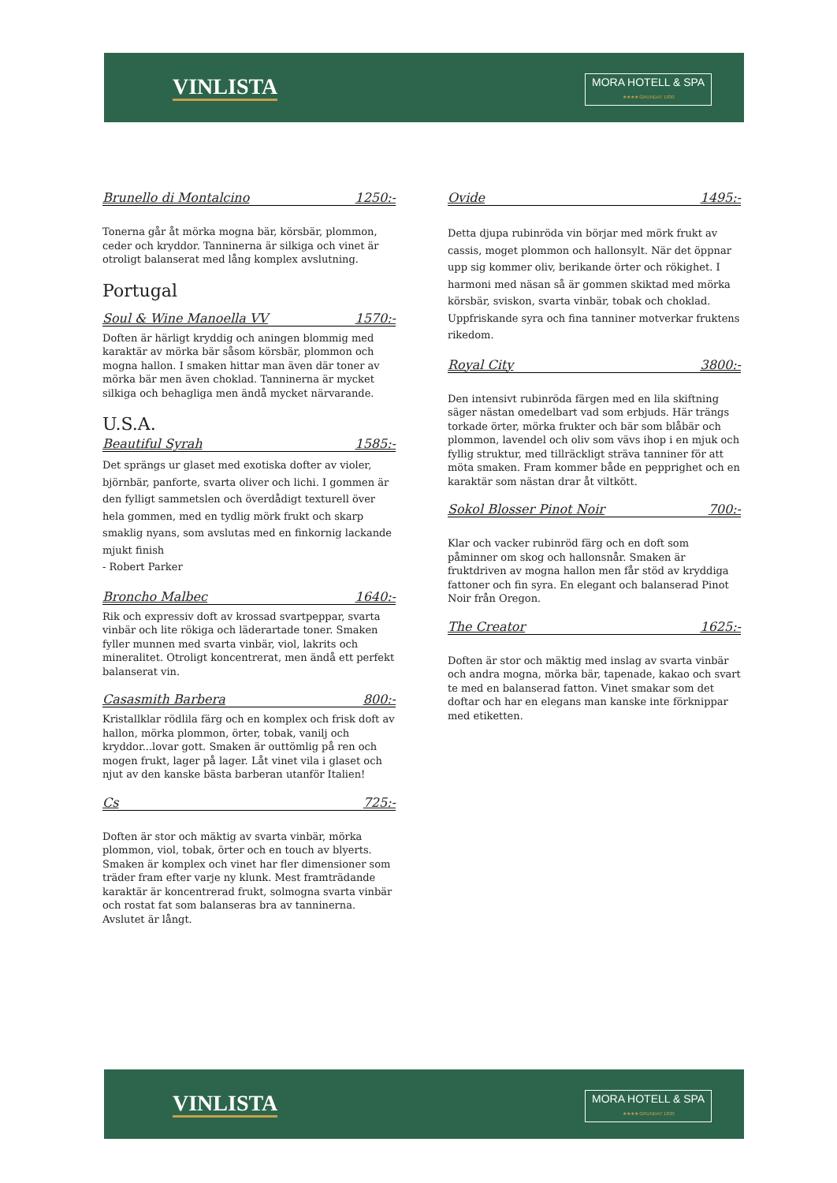VINLISTA
MORA HOTELL & SPA
★★★★ GRUNDAT 1830
Brunello di Montalcino 1250:-
Tonerna går åt mörka mogna bär, körsbär, plommon, ceder och kryddor. Tanninerna är silkiga och vinet är otroligt balanserat med lång komplex avslutning.
Portugal
Soul & Wine Manoella VV 1570:-
Doften är härligt kryddig och aningen blommig med karaktär av mörka bär såsom körsbär, plommon och mogna hallon. I smaken hittar man även där toner av mörka bär men även choklad. Tanninerna är mycket silkiga och behagliga men ändå mycket närvarande.
U.S.A.
Beautiful Syrah 1585:-
Det sprängs ur glaset med exotiska dofter av violer, björnbär, panforte, svarta oliver och lichi. I gommen är den fylligt sammetslen och överdådigt texturell över hela gommen, med en tydlig mörk frukt och skarp smaklig nyans, som avslutas med en finkornig lackande mjukt finish
- Robert Parker
Broncho Malbec 1640:-
Rik och expressiv doft av krossad svartpeppar, svarta vinbär och lite rökiga och läderartade toner. Smaken fyller munnen med svarta vinbär, viol, lakrits och mineralitet. Otroligt koncentrerat, men ändå ett perfekt balanserat vin.
Casasmith Barbera 800:-
Kristallklar rödlila färg och en komplex och frisk doft av hallon, mörka plommon, örter, tobak, vanilj och kryddor...lovar gott. Smaken är outtömlig på ren och mogen frukt, lager på lager. Låt vinet vila i glaset och njut av den kanske bästa barberan utanför Italien!
Cs 725:-
Doften är stor och mäktig av svarta vinbär, mörka plommon, viol, tobak, örter och en touch av blyerts. Smaken är komplex och vinet har fler dimensioner som träder fram efter varje ny klunk. Mest framträdande karaktär är koncentrerad frukt, solmogna svarta vinbär och rostat fat som balanseras bra av tanninerna. Avslutet är långt.
Ovide 1495:-
Detta djupa rubinröda vin börjar med mörk frukt av cassis, moget plommon och hallonsylt. När det öppnar upp sig kommer oliv, berikande örter och rökighet. I harmoni med näsan så är gommen skiktad med mörka körsbär, sviskon, svarta vinbär, tobak och choklad. Uppfriskande syra och fina tanniner motverkar fruktens rikedom.
Royal City 3800:-
Den intensivt rubinröda färgen med en lila skiftning säger nästan omedelbart vad som erbjuds. Här trängs torkade örter, mörka frukter och bär som blåbär och plommon, lavendel och oliv som vävs ihop i en mjuk och fyllig struktur, med tillräckligt sträva tanniner för att möta smaken. Fram kommer både en pepprighet och en karaktär som nästan drar åt viltkött.
Sokol Blosser Pinot Noir 700:-
Klar och vacker rubinröd färg och en doft som påminner om skog och hallonsnår. Smaken är fruktdriven av mogna hallon men får stöd av kryddiga fattoner och fin syra. En elegant och balanserad Pinot Noir från Oregon.
The Creator 1625:-
Doften är stor och mäktig med inslag av svarta vinbär och andra mogna, mörka bär, tapenade, kakao och svart te med en balanserad fatton. Vinet smakar som det doftar och har en elegans man kanske inte förknippar med etiketten.
VINLISTA
MORA HOTELL & SPA
★★★★ GRUNDAT 1830